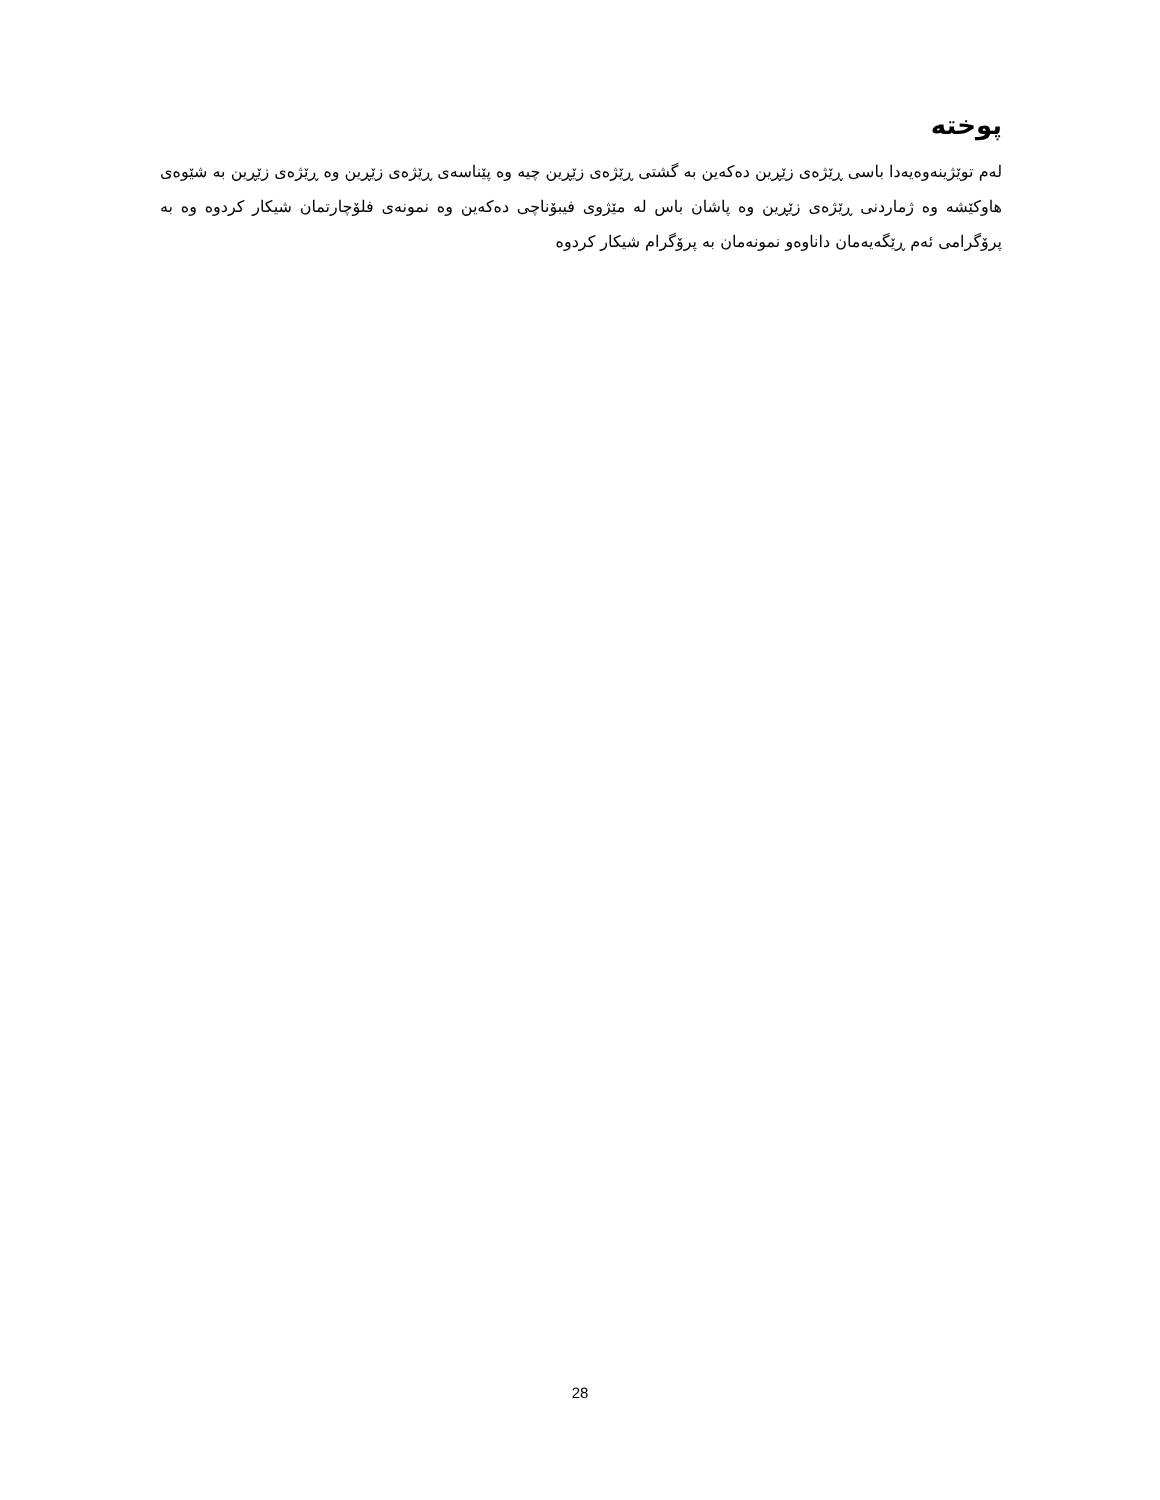پوختە
لەم توێژینەوەیەدا باسی ڕێژەی زێڕین دەکەین بە گشتی ڕێژەی زێڕین چیە وە پێناسەی ڕێژەی زێڕین وە ڕێژەی زێڕین بە شێوەی هاوکێشە وە ژماردنی ڕێژەی زێڕین وە پاشان باس لە مێژوی فیبۆناچی دەکەین وە نمونەی فلۆچارتمان شیکار کردوە وە بە پرۆگرامی ئەم ڕێگەیەمان داناوەو نمونەمان بە پرۆگرام شیکار کردوە
28